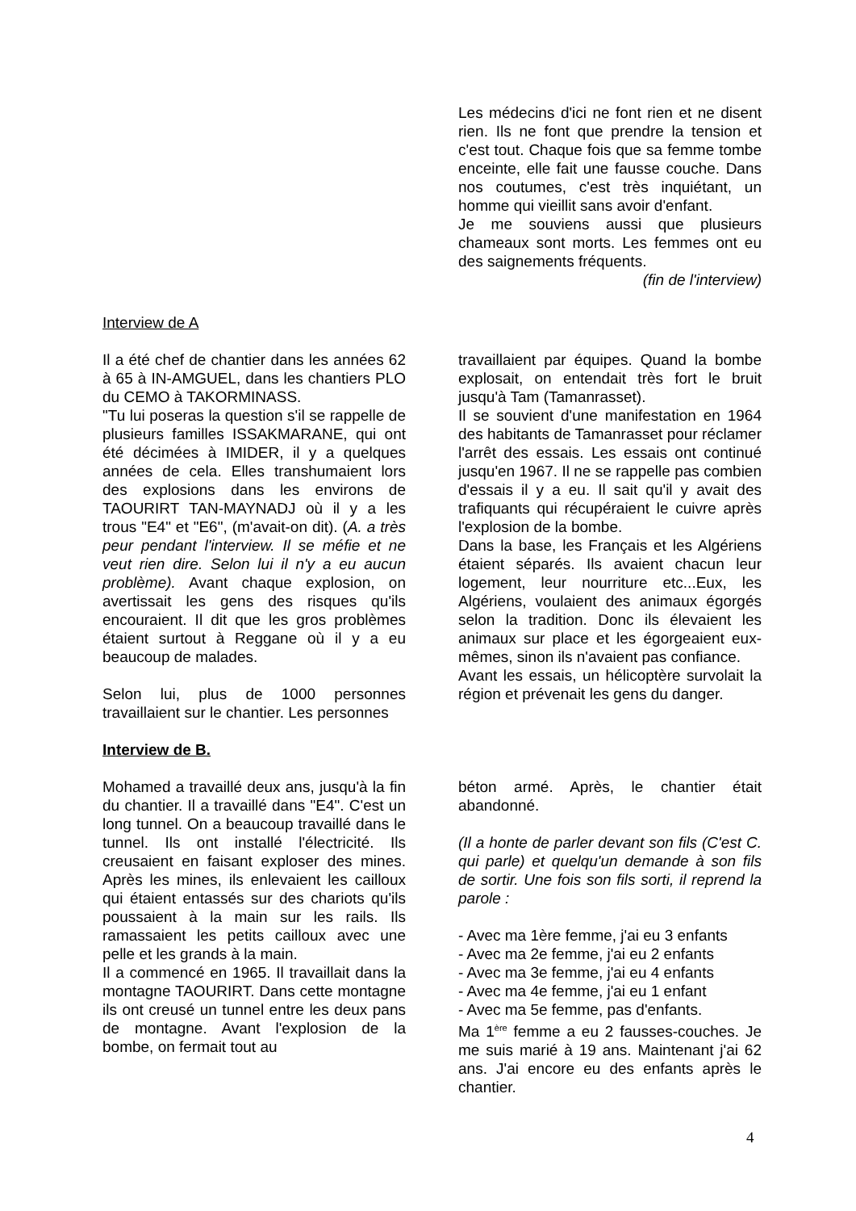Les médecins d'ici ne font rien et ne disent rien. Ils ne font que prendre la tension et c'est tout. Chaque fois que sa femme tombe enceinte, elle fait une fausse couche. Dans nos coutumes, c'est très inquiétant, un homme qui vieillit sans avoir d'enfant.
Je me souviens aussi que plusieurs chameaux sont morts. Les femmes ont eu des saignements fréquents.
(fin de l'interview)
Interview de A
Il a été chef de chantier dans les années 62 à 65 à IN-AMGUEL, dans les chantiers PLO du CEMO à TAKORMINASS.
"Tu lui poseras la question s'il se rappelle de plusieurs familles ISSAKMARANE, qui ont été décimées à IMIDER, il y a quelques années de cela. Elles transhumaient lors des explosions dans les environs de TAOURIRT TAN-MAYNADJ où il y a les trous "E4" et "E6", (m'avait-on dit). (A. a très peur pendant l'interview. Il se méfie et ne veut rien dire. Selon lui il n'y a eu aucun problème). Avant chaque explosion, on avertissait les gens des risques qu'ils encouraient. Il dit que les gros problèmes étaient surtout à Reggane où il y a eu beaucoup de malades.
Selon lui, plus de 1000 personnes travaillaient sur le chantier. Les personnes
travaillaient par équipes. Quand la bombe explosait, on entendait très fort le bruit jusqu'à Tam (Tamanrasset).
Il se souvient d'une manifestation en 1964 des habitants de Tamanrasset pour réclamer l'arrêt des essais. Les essais ont continué jusqu'en 1967. Il ne se rappelle pas combien d'essais il y a eu. Il sait qu'il y avait des trafiquants qui récupéraient le cuivre après l'explosion de la bombe.
Dans la base, les Français et les Algériens étaient séparés. Ils avaient chacun leur logement, leur nourriture etc...Eux, les Algériens, voulaient des animaux égorgés selon la tradition. Donc ils élevaient les animaux sur place et les égorgeaient eux-mêmes, sinon ils n'avaient pas confiance.
Avant les essais, un hélicoptère survolait la région et prévenait les gens du danger.
Interview de B.
Mohamed a travaillé deux ans, jusqu'à la fin du chantier. Il a travaillé dans "E4". C'est un long tunnel. On a beaucoup travaillé dans le tunnel. Ils ont installé l'électricité. Ils creusaient en faisant exploser des mines. Après les mines, ils enlevaient les cailloux qui étaient entassés sur des chariots qu'ils poussaient à la main sur les rails. Ils ramassaient les petits cailloux avec une pelle et les grands à la main.
Il a commencé en 1965. Il travaillait dans la montagne TAOURIRT. Dans cette montagne ils ont creusé un tunnel entre les deux pans de montagne. Avant l'explosion de la bombe, on fermait tout au
béton armé. Après, le chantier était abandonné.
(Il a honte de parler devant son fils (C'est C. qui parle) et quelqu'un demande à son fils de sortir. Une fois son fils sorti, il reprend la parole :
- Avec ma 1ère femme, j'ai eu 3 enfants
- Avec ma 2e femme, j'ai eu 2 enfants
- Avec ma 3e femme, j'ai eu 4 enfants
- Avec ma 4e femme, j'ai eu 1 enfant
- Avec ma 5e femme, pas d'enfants.
Ma 1<sup>ère</sup> femme a eu 2 fausses-couches. Je me suis marié à 19 ans. Maintenant j'ai 62 ans. J'ai encore eu des enfants après le chantier.
4